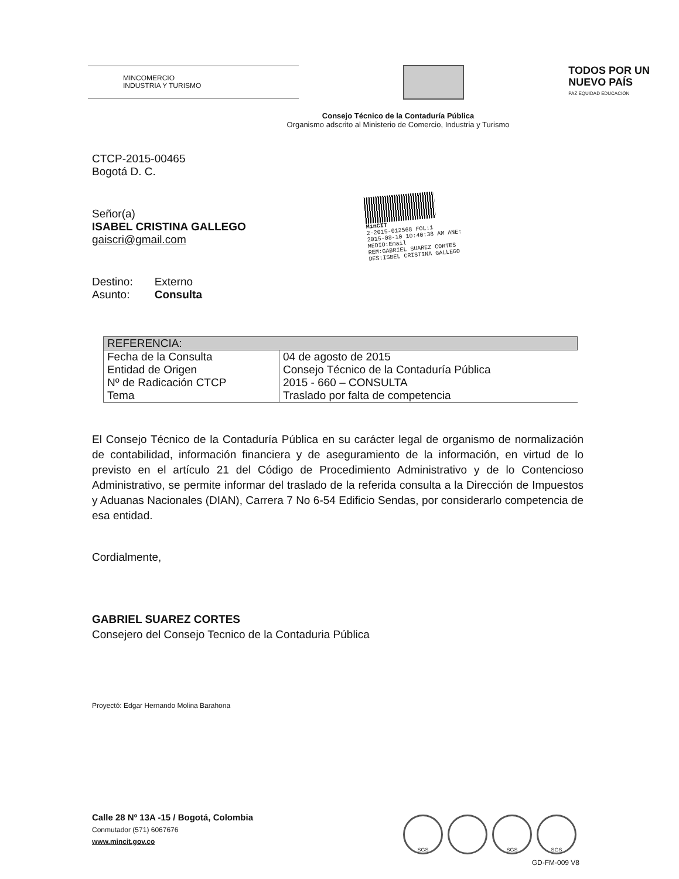MINCOMERCIO
INDUSTRIA Y TURISMO
TODOS POR UN
NUEVO PAÍS
PAZ EQUIDAD EDUCACIÓN
Consejo Técnico de la Contaduría Pública
Organismo adscrito al Ministerio de Comercio, Industria y Turismo
CTCP-2015-00465
Bogotá D. C.
Señor(a)
ISABEL CRISTINA GALLEGO
gaiscri@gmail.com
Destino: Externo
Asunto: Consulta
MinCIT
2-2015-012568 FOL:1
2015-08-10 10:40:38 AM ANE:
MEDIO:Email
REM:GABRIEL SUAREZ CORTES
DES:ISBEL CRISTINA GALLEGO
| REFERENCIA: | |
| --- | --- |
| Fecha de la Consulta | 04 de agosto de 2015 |
| Entidad de Origen | Consejo Técnico de la Contaduría Pública |
| Nº de Radicación CTCP | 2015 - 660 – CONSULTA |
| Tema | Traslado por falta de competencia |
El Consejo Técnico de la Contaduría Pública en su carácter legal de organismo de normalización de contabilidad, información financiera y de aseguramiento de la información, en virtud de lo previsto en el artículo 21 del Código de Procedimiento Administrativo y de lo Contencioso Administrativo, se permite informar del traslado de la referida consulta a la Dirección de Impuestos y Aduanas Nacionales (DIAN), Carrera 7 No 6-54 Edificio Sendas, por considerarlo competencia de esa entidad.
Cordialmente,
GABRIEL SUAREZ CORTES
Consejero del Consejo Tecnico de la Contaduria Pública
Proyectó: Edgar Hernando Molina Barahona
Calle 28 Nº 13A -15 / Bogotá, Colombia
Conmutador (571) 6067676
www.mincit.gov.co
SGS SGS SGS
GD-FM-009 V8